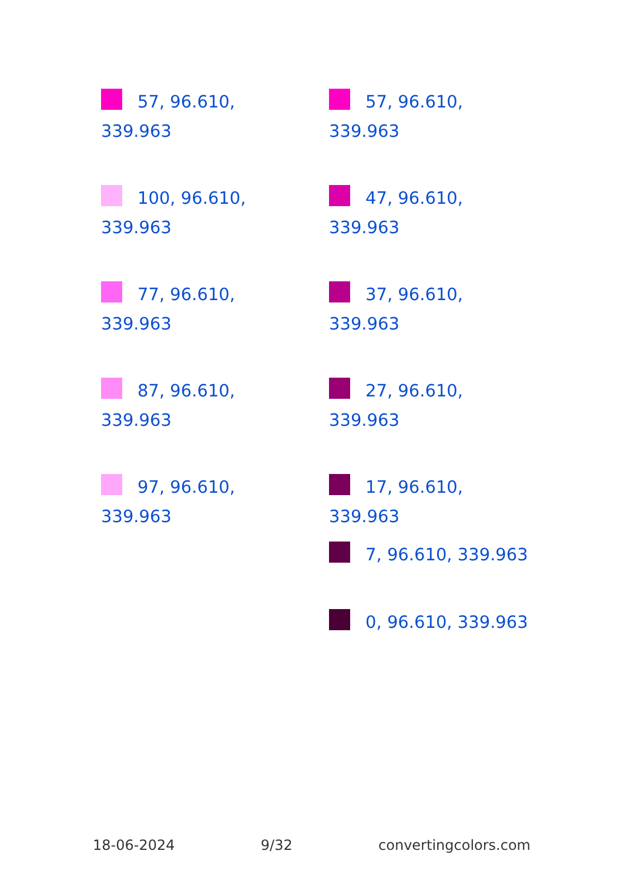57, 96.610,
339.963
100, 96.610,
339.963
77, 96.610,
339.963
87, 96.610,
339.963
97, 96.610,
339.963
57, 96.610,
339.963
47, 96.610,
339.963
37, 96.610,
339.963
27, 96.610,
339.963
17, 96.610,
339.963
7, 96.610, 339.963
0, 96.610, 339.963
18-06-2024 9/32 convertingcolors.com